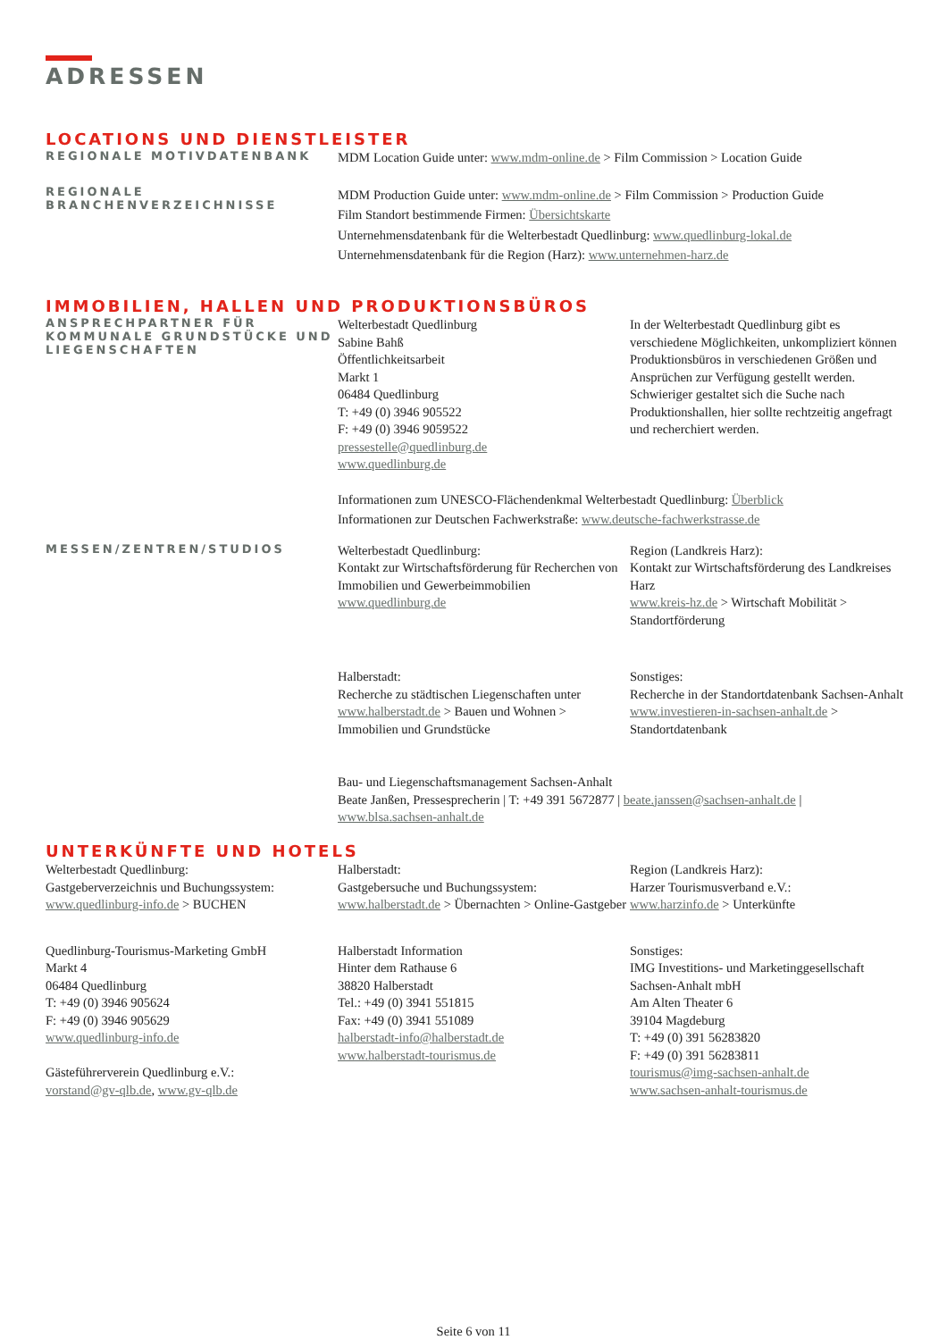ADRESSEN
LOCATIONS UND DIENSTLEISTER
REGIONALE MOTIVDATENBANK
MDM Location Guide unter: www.mdm-online.de > Film Commission > Location Guide
REGIONALE
BRANCHENVERZEICHNISSE
MDM Production Guide unter: www.mdm-online.de > Film Commission > Production Guide
Film Standort bestimmende Firmen: Übersichtskarte
Unternehmensdatenbank für die Welterbestadt Quedlinburg: www.quedlinburg-lokal.de
Unternehmensdatenbank für die Region (Harz): www.unternehmen-harz.de
IMMOBILIEN, HALLEN UND PRODUKTIONSBÜROS
ANSPRECHPARTNER FÜR KOMMUNALE GRUNDSTÜCKE UND LIEGENSCHAFTEN
Welterbestadt Quedlinburg
Sabine Bahß
Öffentlichkeitsarbeit
Markt 1
06484 Quedlinburg
T: +49 (0) 3946 905522
F: +49 (0) 3946 9059522
pressestelle@quedlinburg.de
www.quedlinburg.de
In der Welterbestadt Quedlinburg gibt es verschiedene Möglichkeiten, unkompliziert können Produktionsbüros in verschiedenen Größen und Ansprüchen zur Verfügung gestellt werden. Schwieriger gestaltet sich die Suche nach Produktionshallen, hier sollte rechtzeitig angefragt und recherchiert werden.
Informationen zum UNESCO-Flächendenkmal Welterbestadt Quedlinburg: Überblick
Informationen zur Deutschen Fachwerkstraße: www.deutsche-fachwerkstrasse.de
MESSEN/ZENTREN/STUDIOS
Welterbestadt Quedlinburg:
Kontakt zur Wirtschaftsförderung für Recherchen von Immobilien und Gewerbeimmobilien
www.quedlinburg.de
Region (Landkreis Harz):
Kontakt zur Wirtschaftsförderung des Landkreises Harz
www.kreis-hz.de > Wirtschaft Mobilität > Standortförderung
Halberstadt:
Recherche zu städtischen Liegenschaften unter www.halberstadt.de > Bauen und Wohnen > Immobilien und Grundstücke
Sonstiges:
Recherche in der Standortdatenbank Sachsen-Anhalt
www.investieren-in-sachsen-anhalt.de > Standortdatenbank
Bau- und Liegenschaftsmanagement Sachsen-Anhalt
Beate Janßen, Pressesprecherin | T: +49 391 5672877 | beate.janssen@sachsen-anhalt.de |
www.blsa.sachsen-anhalt.de
UNTERKÜNFTE UND HOTELS
Welterbestadt Quedlinburg:
Gastgeberverzeichnis und Buchungssystem:
www.quedlinburg-info.de > BUCHEN
Halberstadt:
Gastgebersuche und Buchungssystem:
www.halberstadt.de > Übernachten > Online-Gastgeber
Region (Landkreis Harz):
Harzer Tourismusverband e.V.:
www.harzinfo.de > Unterkünfte
Quedlinburg-Tourismus-Marketing GmbH
Markt 4
06484 Quedlinburg
T: +49 (0) 3946 905624
F: +49 (0) 3946 905629
www.quedlinburg-info.de
Gästeführerverein Quedlinburg e.V.:
vorstand@gv-qlb.de, www.gv-qlb.de
Halberstadt Information
Hinter dem Rathause 6
38820 Halberstadt
Tel.: +49 (0) 3941 551815
Fax: +49 (0) 3941 551089
halberstadt-info@halberstadt.de
www.halberstadt-tourismus.de
Sonstiges:
IMG Investitions- und Marketinggesellschaft Sachsen-Anhalt mbH
Am Alten Theater 6
39104 Magdeburg
T: +49 (0) 391 56283820
F: +49 (0) 391 56283811
tourismus@img-sachsen-anhalt.de
www.sachsen-anhalt-tourismus.de
Seite 6 von 11